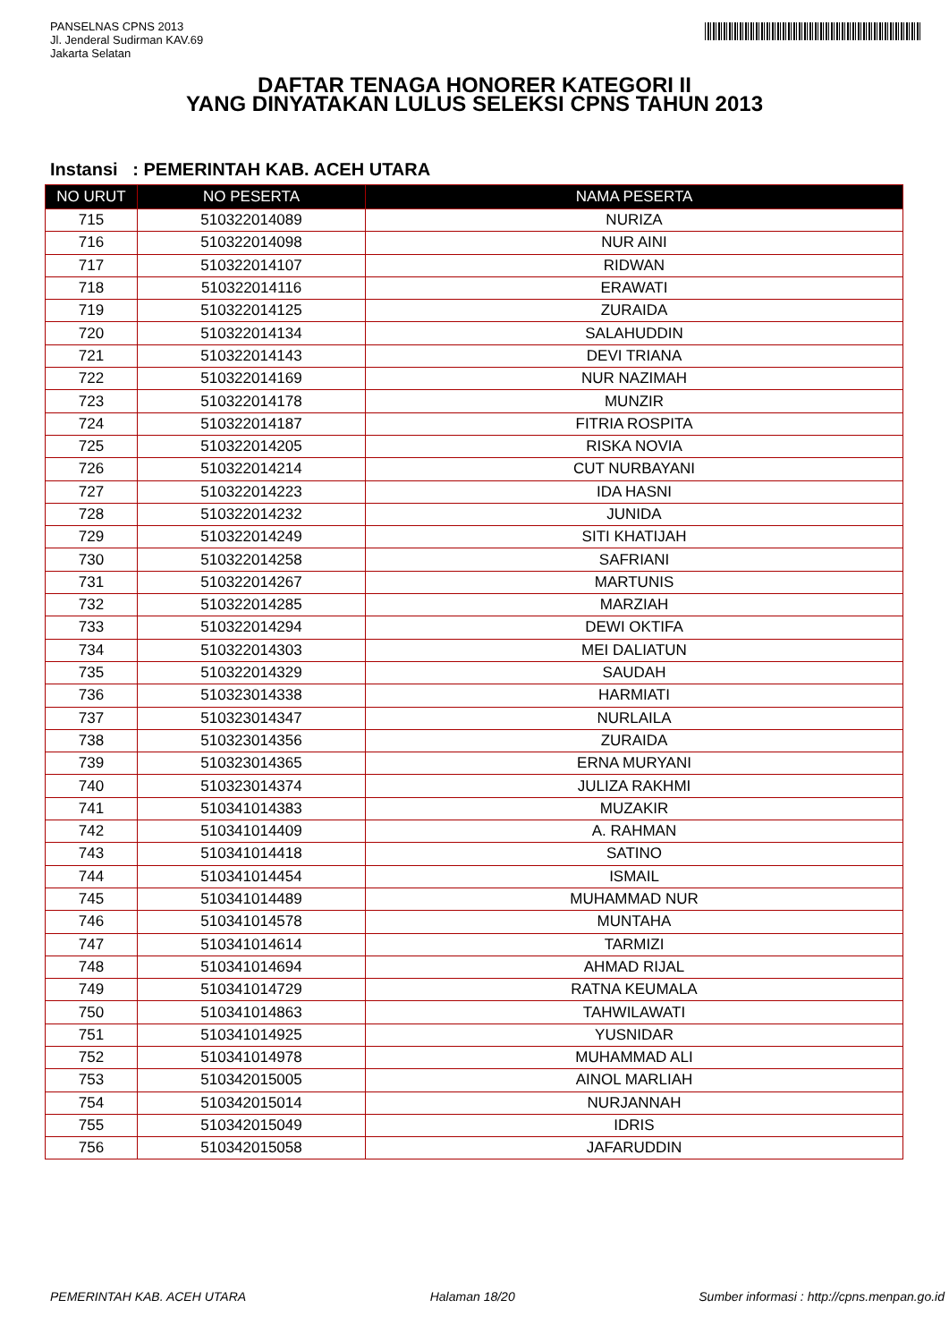PANSELNAS CPNS 2013
Jl. Jenderal Sudirman KAV.69
Jakarta Selatan
DAFTAR TENAGA HONORER KATEGORI II
YANG DINYATAKAN LULUS SELEKSI CPNS TAHUN 2013
Instansi : PEMERINTAH KAB. ACEH UTARA
| NO URUT | NO PESERTA | NAMA PESERTA |
| --- | --- | --- |
| 715 | 510322014089 | NURIZA |
| 716 | 510322014098 | NUR AINI |
| 717 | 510322014107 | RIDWAN |
| 718 | 510322014116 | ERAWATI |
| 719 | 510322014125 | ZURAIDA |
| 720 | 510322014134 | SALAHUDDIN |
| 721 | 510322014143 | DEVI TRIANA |
| 722 | 510322014169 | NUR NAZIMAH |
| 723 | 510322014178 | MUNZIR |
| 724 | 510322014187 | FITRIA ROSPITA |
| 725 | 510322014205 | RISKA NOVIA |
| 726 | 510322014214 | CUT NURBAYANI |
| 727 | 510322014223 | IDA HASNI |
| 728 | 510322014232 | JUNIDA |
| 729 | 510322014249 | SITI KHATIJAH |
| 730 | 510322014258 | SAFRIANI |
| 731 | 510322014267 | MARTUNIS |
| 732 | 510322014285 | MARZIAH |
| 733 | 510322014294 | DEWI OKTIFA |
| 734 | 510322014303 | MEI DALIATUN |
| 735 | 510322014329 | SAUDAH |
| 736 | 510323014338 | HARMIATI |
| 737 | 510323014347 | NURLAILA |
| 738 | 510323014356 | ZURAIDA |
| 739 | 510323014365 | ERNA MURYANI |
| 740 | 510323014374 | JULIZA RAKHMI |
| 741 | 510341014383 | MUZAKIR |
| 742 | 510341014409 | A. RAHMAN |
| 743 | 510341014418 | SATINO |
| 744 | 510341014454 | ISMAIL |
| 745 | 510341014489 | MUHAMMAD NUR |
| 746 | 510341014578 | MUNTAHA |
| 747 | 510341014614 | TARMIZI |
| 748 | 510341014694 | AHMAD RIJAL |
| 749 | 510341014729 | RATNA KEUMALA |
| 750 | 510341014863 | TAHWILAWATI |
| 751 | 510341014925 | YUSNIDAR |
| 752 | 510341014978 | MUHAMMAD ALI |
| 753 | 510342015005 | AINOL MARLIAH |
| 754 | 510342015014 | NURJANNAH |
| 755 | 510342015049 | IDRIS |
| 756 | 510342015058 | JAFARUDDIN |
PEMERINTAH KAB. ACEH UTARA Halaman 18/20 Sumber informasi : http://cpns.menpan.go.id